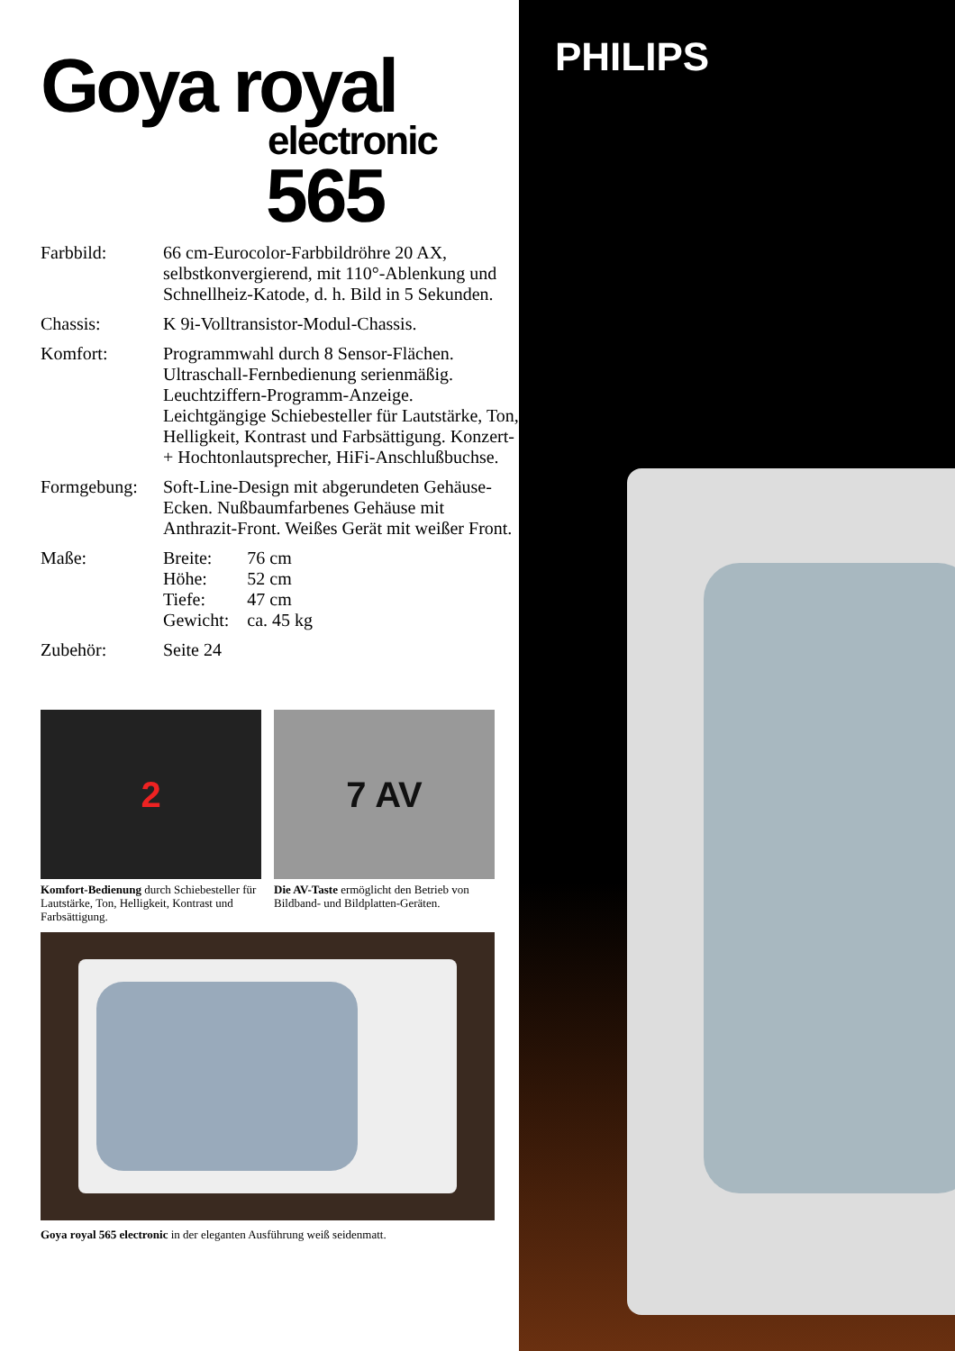Goya royal
electronic
565
| Farbbild: | 66 cm-Eurocolor-Farbbildröhre 20 AX, selbstkonvergierend, mit 110°-Ablenkung und Schnellheiz-Katode, d. h. Bild in 5 Sekunden. |
| Chassis: | K 9i-Volltransistor-Modul-Chassis. |
| Komfort: | Programmwahl durch 8 Sensor-Flächen. Ultraschall-Fernbedienung serienmäßig. Leuchtziffern-Programm-Anzeige. Leichtgängige Schiebesteller für Lautstärke, Ton, Helligkeit, Kontrast und Farbsättigung. Konzert- + Hochtonlautsprecher, HiFi-Anschlußbuchse. |
| Formgebung: | Soft-Line-Design mit abgerundeten Gehäuse-Ecken. Nußbaumfarbenes Gehäuse mit Anthrazit-Front. Weißes Gerät mit weißer Front. |
| Maße: | / Breite: / 76 cm / / Höhe: / 52 cm / / Tiefe: / 47 cm / / Gewicht: / ca. 45 kg / |
| Zubehör: | Seite 24 |
2
Komfort-Bedienung durch Schiebesteller für Lautstärke, Ton, Helligkeit, Kontrast und Farbsättigung.
7 AV
Die AV-Taste ermöglicht den Betrieb von Bildband- und Bildplatten-Geräten.
Goya royal 565 electronic in der eleganten Ausführung weiß seidenmatt.
PHILIPS